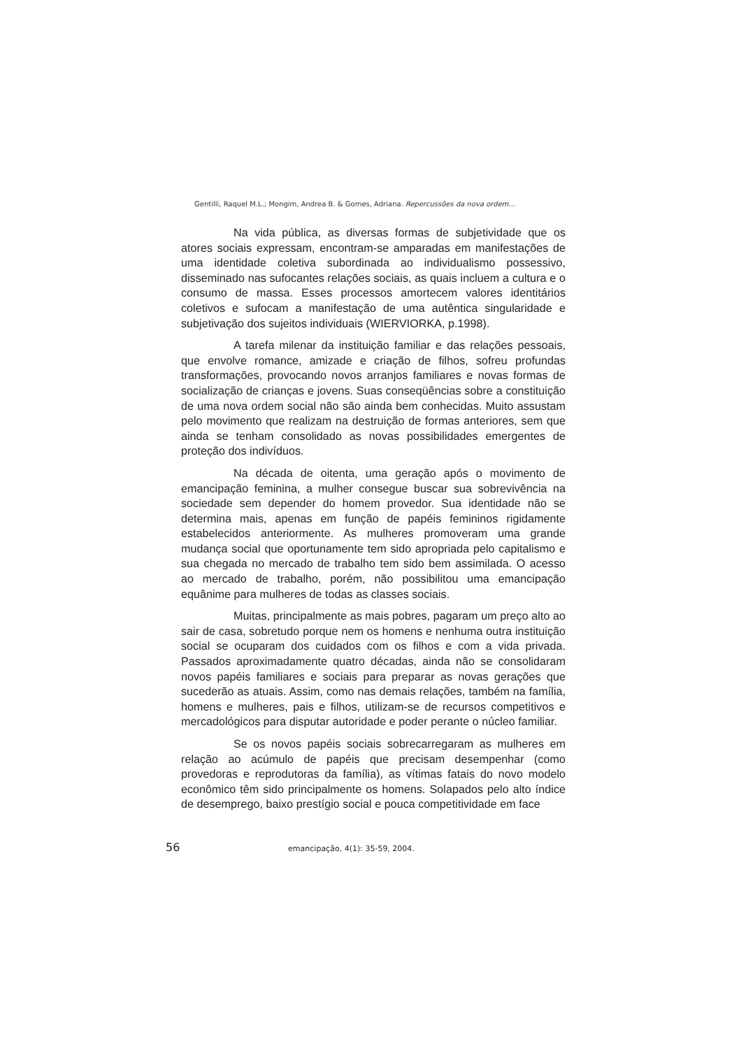Gentilli, Raquel M.L.; Mongim, Andrea B. & Gomes, Adriana. Repercussões da nova ordem...
Na vida pública, as diversas formas de subjetividade que os atores sociais expressam, encontram-se amparadas em manifestações de uma identidade coletiva subordinada ao individualismo possessivo, disseminado nas sufocantes relações sociais, as quais incluem a cultura e o consumo de massa. Esses processos amortecem valores identitários coletivos e sufocam a manifestação de uma autêntica singularidade e subjetivação dos sujeitos individuais (WIERVIORKA, p.1998).
A tarefa milenar da instituição familiar e das relações pessoais, que envolve romance, amizade e criação de filhos, sofreu profundas transformações, provocando novos arranjos familiares e novas formas de socialização de crianças e jovens. Suas conseqüências sobre a constituição de uma nova ordem social não são ainda bem conhecidas. Muito assustam pelo movimento que realizam na destruição de formas anteriores, sem que ainda se tenham consolidado as novas possibilidades emergentes de proteção dos indivíduos.
Na década de oitenta, uma geração após o movimento de emancipação feminina, a mulher consegue buscar sua sobrevivência na sociedade sem depender do homem provedor. Sua identidade não se determina mais, apenas em função de papéis femininos rigidamente estabelecidos anteriormente. As mulheres promoveram uma grande mudança social que oportunamente tem sido apropriada pelo capitalismo e sua chegada no mercado de trabalho tem sido bem assimilada. O acesso ao mercado de trabalho, porém, não possibilitou uma emancipação equânime para mulheres de todas as classes sociais.
Muitas, principalmente as mais pobres, pagaram um preço alto ao sair de casa, sobretudo porque nem os homens e nenhuma outra instituição social se ocuparam dos cuidados com os filhos e com a vida privada. Passados aproximadamente quatro décadas, ainda não se consolidaram novos papéis familiares e sociais para preparar as novas gerações que sucederão as atuais. Assim, como nas demais relações, também na família, homens e mulheres, pais e filhos, utilizam-se de recursos competitivos e mercadológicos para disputar autoridade e poder perante o núcleo familiar.
Se os novos papéis sociais sobrecarregaram as mulheres em relação ao acúmulo de papéis que precisam desempenhar (como provedoras e reprodutoras da família), as vítimas fatais do novo modelo econômico têm sido principalmente os homens. Solapados pelo alto índice de desemprego, baixo prestígio social e pouca competitividade em face
56 emancipação, 4(1): 35-59, 2004.